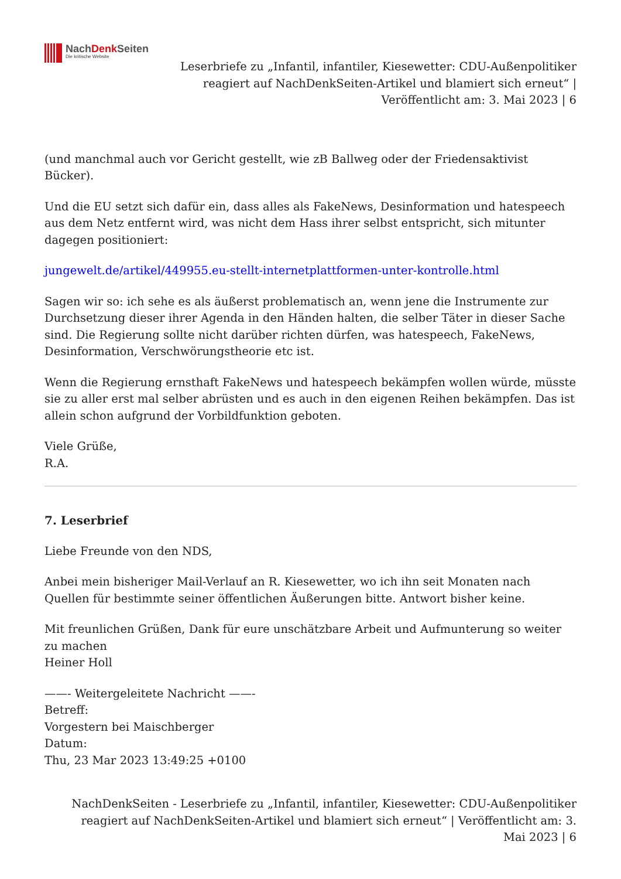NachDenk Seiten
Die kritische Website
Leserbriefe zu „Infantil, infantiler, Kiesewetter: CDU-Außenpolitiker reagiert auf NachDenkSeiten-Artikel und blamiert sich erneut“ | Veröffentlicht am: 3. Mai 2023 | 6
(und manchmal auch vor Gericht gestellt, wie zB Ballweg oder der Friedensaktivist Bücker).
Und die EU setzt sich dafür ein, dass alles als FakeNews, Desinformation und hatespeech aus dem Netz entfernt wird, was nicht dem Hass ihrer selbst entspricht, sich mitunter dagegen positioniert:
jungewelt.de/artikel/449955.eu-stellt-internetplattformen-unter-kontrolle.html
Sagen wir so: ich sehe es als äußerst problematisch an, wenn jene die Instrumente zur Durchsetzung dieser ihrer Agenda in den Händen halten, die selber Täter in dieser Sache sind. Die Regierung sollte nicht darüber richten dürfen, was hatespeech, FakeNews, Desinformation, Verschwörungstheorie etc ist.
Wenn die Regierung ernsthaft FakeNews und hatespeech bekämpfen wollen würde, müsste sie zu aller erst mal selber abrüsten und es auch in den eigenen Reihen bekämpfen. Das ist allein schon aufgrund der Vorbildfunktion geboten.
Viele Grüße,
R.A.
7. Leserbrief
Liebe Freunde von den NDS,
Anbei mein bisheriger Mail-Verlauf an R. Kiesewetter, wo ich ihn seit Monaten nach Quellen für bestimmte seiner öffentlichen Äußerungen bitte. Antwort bisher keine.
Mit freunlichen Grüßen, Dank für eure unschätzbare Arbeit und Aufmunterung so weiter zu machen
Heiner Holl
——- Weitergeleitete Nachricht ——-
Betreff:
Vorgestern bei Maischberger
Datum:
Thu, 23 Mar 2023 13:49:25 +0100
NachDenkSeiten - Leserbriefe zu „Infantil, infantiler, Kiesewetter: CDU-Außenpolitiker reagiert auf NachDenkSeiten-Artikel und blamiert sich erneut“ | Veröffentlicht am: 3. Mai 2023 | 6